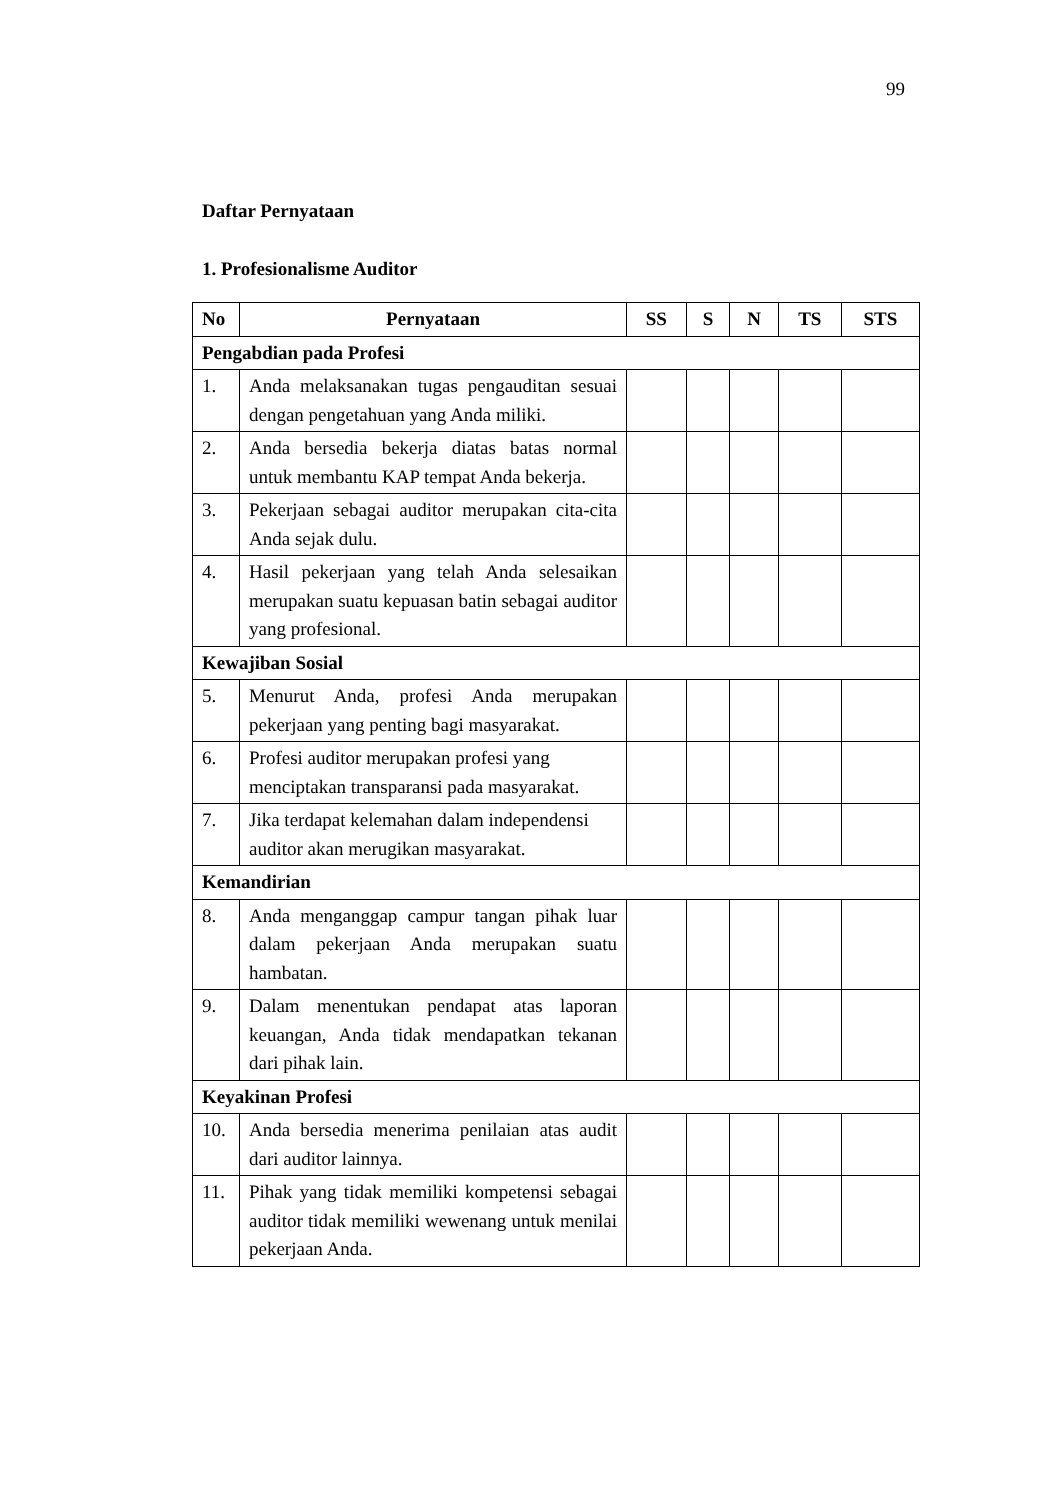99
Daftar Pernyataan
1. Profesionalisme Auditor
| No | Pernyataan | SS | S | N | TS | STS |
| --- | --- | --- | --- | --- | --- | --- |
| Pengabdian pada Profesi | | | | | | |
| 1. | Anda melaksanakan tugas pengauditan sesuai dengan pengetahuan yang Anda miliki. | | | | | |
| 2. | Anda bersedia bekerja diatas batas normal untuk membantu KAP tempat Anda bekerja. | | | | | |
| 3. | Pekerjaan sebagai auditor merupakan cita-cita Anda sejak dulu. | | | | | |
| 4. | Hasil pekerjaan yang telah Anda selesaikan merupakan suatu kepuasan batin sebagai auditor yang profesional. | | | | | |
| Kewajiban Sosial | | | | | | |
| 5. | Menurut Anda, profesi Anda merupakan pekerjaan yang penting bagi masyarakat. | | | | | |
| 6. | Profesi auditor merupakan profesi yang menciptakan transparansi pada masyarakat. | | | | | |
| 7. | Jika terdapat kelemahan dalam independensi auditor akan merugikan masyarakat. | | | | | |
| Kemandirian | | | | | | |
| 8. | Anda menganggap campur tangan pihak luar dalam pekerjaan Anda merupakan suatu hambatan. | | | | | |
| 9. | Dalam menentukan pendapat atas laporan keuangan, Anda tidak mendapatkan tekanan dari pihak lain. | | | | | |
| Keyakinan Profesi | | | | | | |
| 10. | Anda bersedia menerima penilaian atas audit dari auditor lainnya. | | | | | |
| 11. | Pihak yang tidak memiliki kompetensi sebagai auditor tidak memiliki wewenang untuk menilai pekerjaan Anda. | | | | | |